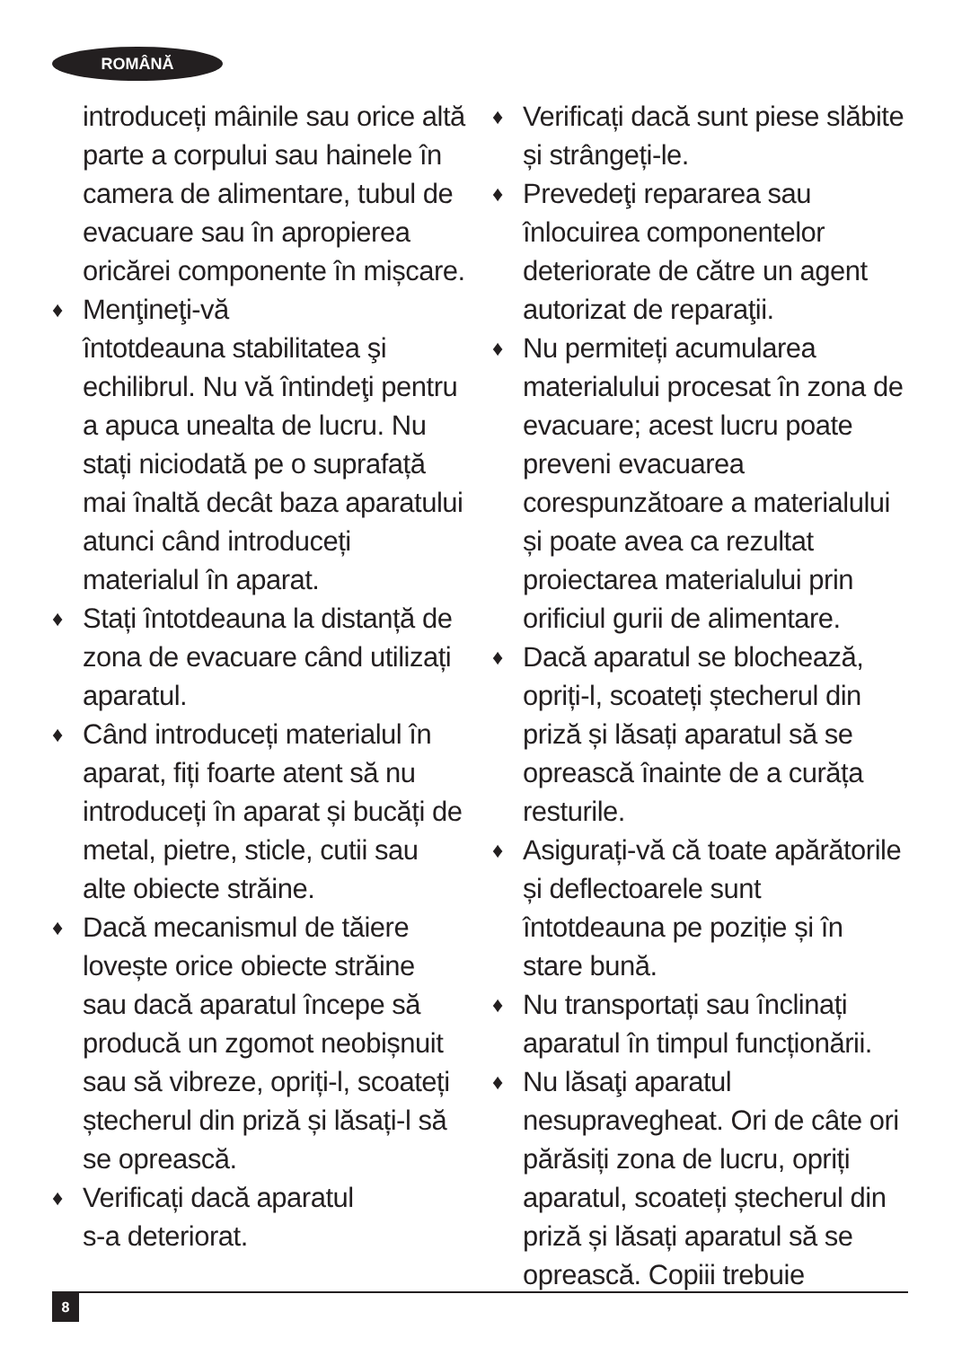ROMÂNĂ
introduceți mâinile sau orice altă parte a corpului sau hainele în camera de alimentare, tubul de evacuare sau în apropierea oricărei componente în mișcare.
♦ Menţineţi-vă
întotdeauna stabilitatea şi echilibrul. Nu vă întindeţi pentru a apuca unealta de lucru. Nu stați niciodată pe o suprafață mai înaltă decât baza aparatului atunci când introduceți materialul în aparat.
♦ Stați întotdeauna la distanță de zona de evacuare când utilizați aparatul.
♦ Când introduceți materialul în aparat, fiți foarte atent să nu introduceți în aparat și bucăți de metal, pietre, sticle, cutii sau alte obiecte străine.
♦ Dacă mecanismul de tăiere lovește orice obiecte străine sau dacă aparatul începe să producă un zgomot neobișnuit sau să vibreze, opriți-l, scoateți ștecherul din priză și lăsați-l să se oprească.
♦ Verificați dacă aparatul
s-a deteriorat.
♦ Verificați dacă sunt piese slăbite și strângeți-le.
♦ Prevedeţi repararea sau înlocuirea componentelor deteriorate de către un agent autorizat de reparaţii.
♦ Nu permiteți acumularea materialului procesat în zona de evacuare; acest lucru poate preveni evacuarea corespunzătoare a materialului și poate avea ca rezultat proiectarea materialului prin orificiul gurii de alimentare.
♦ Dacă aparatul se blochează, opriți-l, scoateți ștecherul din priză și lăsați aparatul să se oprească înainte de a curăța resturile.
♦ Asigurați-vă că toate apărătorile și deflectoarele sunt întotdeauna pe poziție și în stare bună.
♦ Nu transportați sau înclinați aparatul în timpul funcționării.
♦ Nu lăsaţi aparatul nesupravegheat. Ori de câte ori părăsiți zona de lucru, opriți aparatul, scoateți ștecherul din priză și lăsați aparatul să se oprească. Copiii trebuie
8